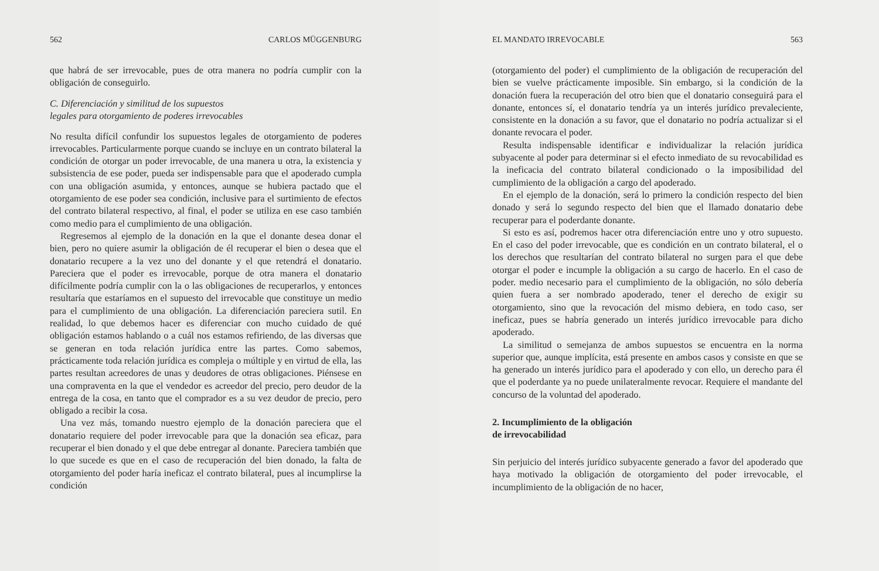562 CARLOS MÜGGENBURG
que habrá de ser irrevocable, pues de otra manera no podría cumplir con la obligación de conseguirlo.
C. Diferenciación y similitud de los supuestos
legales para otorgamiento de poderes irrevocables
No resulta difícil confundir los supuestos legales de otorgamiento de poderes irrevocables. Particularmente porque cuando se incluye en un contrato bilateral la condición de otorgar un poder irrevocable, de una manera u otra, la existencia y subsistencia de ese poder, pueda ser indispensable para que el apoderado cumpla con una obligación asumida, y entonces, aunque se hubiera pactado que el otorgamiento de ese poder sea condición, inclusive para el surtimiento de efectos del contrato bilateral respectivo, al final, el poder se utiliza en ese caso también como medio para el cumplimiento de una obligación.
Regresemos al ejemplo de la donación en la que el donante desea donar el bien, pero no quiere asumir la obligación de él recuperar el bien o desea que el donatario recupere a la vez uno del donante y el que retendrá el donatario. Pareciera que el poder es irrevocable, porque de otra manera el donatario difícilmente podría cumplir con la o las obligaciones de recuperarlos, y entonces resultaría que estaríamos en el supuesto del irrevocable que constituye un medio para el cumplimiento de una obligación. La diferenciación pareciera sutil. En realidad, lo que debemos hacer es diferenciar con mucho cuidado de qué obligación estamos hablando o a cuál nos estamos refiriendo, de las diversas que se generan en toda relación jurídica entre las partes. Como sabemos, prácticamente toda relación jurídica es compleja o múltiple y en virtud de ella, las partes resultan acreedores de unas y deudores de otras obligaciones. Piénsese en una compraventa en la que el vendedor es acreedor del precio, pero deudor de la entrega de la cosa, en tanto que el comprador es a su vez deudor de precio, pero obligado a recibir la cosa.
Una vez más, tomando nuestro ejemplo de la donación pareciera que el donatario requiere del poder irrevocable para que la donación sea eficaz, para recuperar el bien donado y el que debe entregar al donante. Pareciera también que lo que sucede es que en el caso de recuperación del bien donado, la falta de otorgamiento del poder haría ineficaz el contrato bilateral, pues al incumplirse la condición
EL MANDATO IRREVOCABLE 563
(otorgamiento del poder) el cumplimiento de la obligación de recuperación del bien se vuelve prácticamente imposible. Sin embargo, si la condición de la donación fuera la recuperación del otro bien que el donatario conseguirá para el donante, entonces sí, el donatario tendría ya un interés jurídico prevaleciente, consistente en la donación a su favor, que el donatario no podría actualizar si el donante revocara el poder.
Resulta indispensable identificar e individualizar la relación jurídica subyacente al poder para determinar si el efecto inmediato de su revocabilidad es la ineficacia del contrato bilateral condicionado o la imposibilidad del cumplimiento de la obligación a cargo del apoderado.
En el ejemplo de la donación, será lo primero la condición respecto del bien donado y será lo segundo respecto del bien que el llamado donatario debe recuperar para el poderdante donante.
Si esto es así, podremos hacer otra diferenciación entre uno y otro supuesto. En el caso del poder irrevocable, que es condición en un contrato bilateral, el o los derechos que resultarían del contrato bilateral no surgen para el que debe otorgar el poder e incumple la obligación a su cargo de hacerlo. En el caso de poder. medio necesario para el cumplimiento de la obligación, no sólo debería quien fuera a ser nombrado apoderado, tener el derecho de exigir su otorgamiento, sino que la revocación del mismo debiera, en todo caso, ser ineficaz, pues se habría generado un interés jurídico irrevocable para dicho apoderado.
La similitud o semejanza de ambos supuestos se encuentra en la norma superior que, aunque implícita, está presente en ambos casos y consiste en que se ha generado un interés jurídico para el apoderado y con ello, un derecho para él que el poderdante ya no puede unilateralmente revocar. Requiere el mandante del concurso de la voluntad del apoderado.
2. Incumplimiento de la obligación
de irrevocabilidad
Sin perjuicio del interés jurídico subyacente generado a favor del apoderado que haya motivado la obligación de otorgamiento del poder irrevocable, el incumplimiento de la obligación de no hacer,